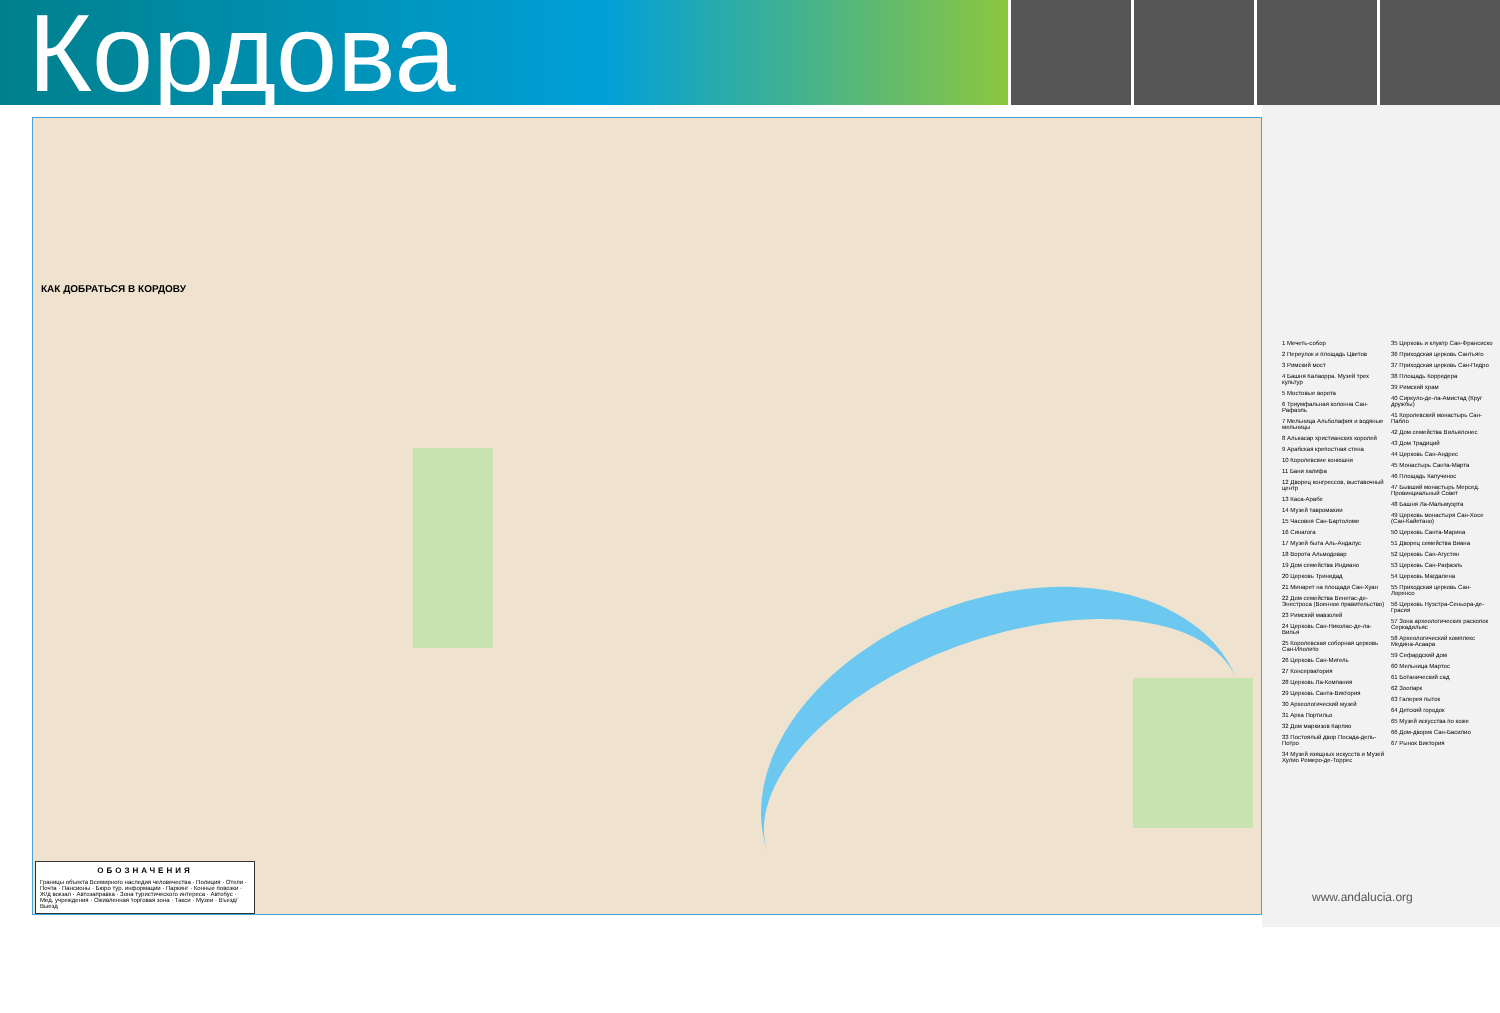Кордова
КАК ДОБРАТЬСЯ В КОРДОВУ
ОБОЗНАЧЕНИЯ
Границы объекта Всемирного наследия человечества · Полиция · Отели · Почта · Пансионы · Бюро тур. информации · Паркинг · Конные повозки · Ж/д вокзал · Автозаправка · Зона туристического интереса · Автобус · Мед. учреждения · Оживленная торговая зона · Такси · Музеи · Въезд/ Выезд
1 Мечеть-собор
2 Переулок и площадь Цветов
3 Римский мост
4 Башня Калаорра. Музей трех культур
5 Мостовые ворота
6 Триумфальная колонна Сан-Рафаэль
7 Мельница Альболафия и водяные мельницы
8 Алькасар христианских королей
9 Арабская крепостная стена
10 Королевские конюшни
11 Бани халифа
12 Дворец конгрессов, выставочный центр
13 Каса-Арабе
14 Музей тавромахии
15 Часовня Сан-Бартоломе
16 Синагога
17 Музей быта Аль-Андалус
18 Ворота Альмодовар
19 Дом семейства Индиано
20 Церковь Тринидад
21 Минарет на площади Сан-Хуан
22 Дом семейства Венегас-де-Энестроса (Военное правительство)
23 Римский мавзолей
24 Церковь Сан-Николас-де-ла-Вилья
25 Королевская соборная церковь Сан-Иполито
26 Церковь Сан-Мигель
27 Консерватория
28 Церковь Ла-Компания
29 Церковь Санта-Виктория
30 Археологический музей
31 Арка Портильо
32 Дом маркизов Карпио
33 Постоялый двор Посада-дель-Потро
34 Музей изящных искусств и Музей Хулио Ромеро-де-Торрес
35 Церковь и клуатр Сан-Франсиско
36 Приходская церковь Сантьяго
37 Приходская церковь Сан-Педро
38 Площадь Корредера
39 Римский храм
40 Сиркуло-де-ла-Амистад (Круг дружбы)
41 Королевский монастырь Сан-Пабло
42 Дом семейства Вильялонес
43 Дом Традиций
44 Церковь Сан-Андрес
45 Монастырь Санта-Марта
46 Площадь Капучинос
47 Бывший монастырь Мерсед. Провинциальный Совет
48 Башня Ла-Мальмуэрта
49 Церковь монастыря Сан-Хосе (Сан-Кайетано)
50 Церковь Санта-Марина
51 Дворец семейства Виана
52 Церковь Сан-Агустин
53 Церковь Сан-Рафаэль
54 Церковь Магдалена
55 Приходская церковь Сан-Лоренсо
56 Церковь Нуэстра-Сеньора-де-Грасия
57 Зона археологических раскопок Серкадильяс
58 Археологический комплекс Медина-Асаара
59 Сефардский дом
60 Мельница Мартос
61 Ботанический сад
62 Зоопарк
63 Галерея пыток
64 Детский городок
65 Музей искусства по коже
66 Дом-дворик Сан-Басилио
67 Рынок Виктория
www.andalucia.org